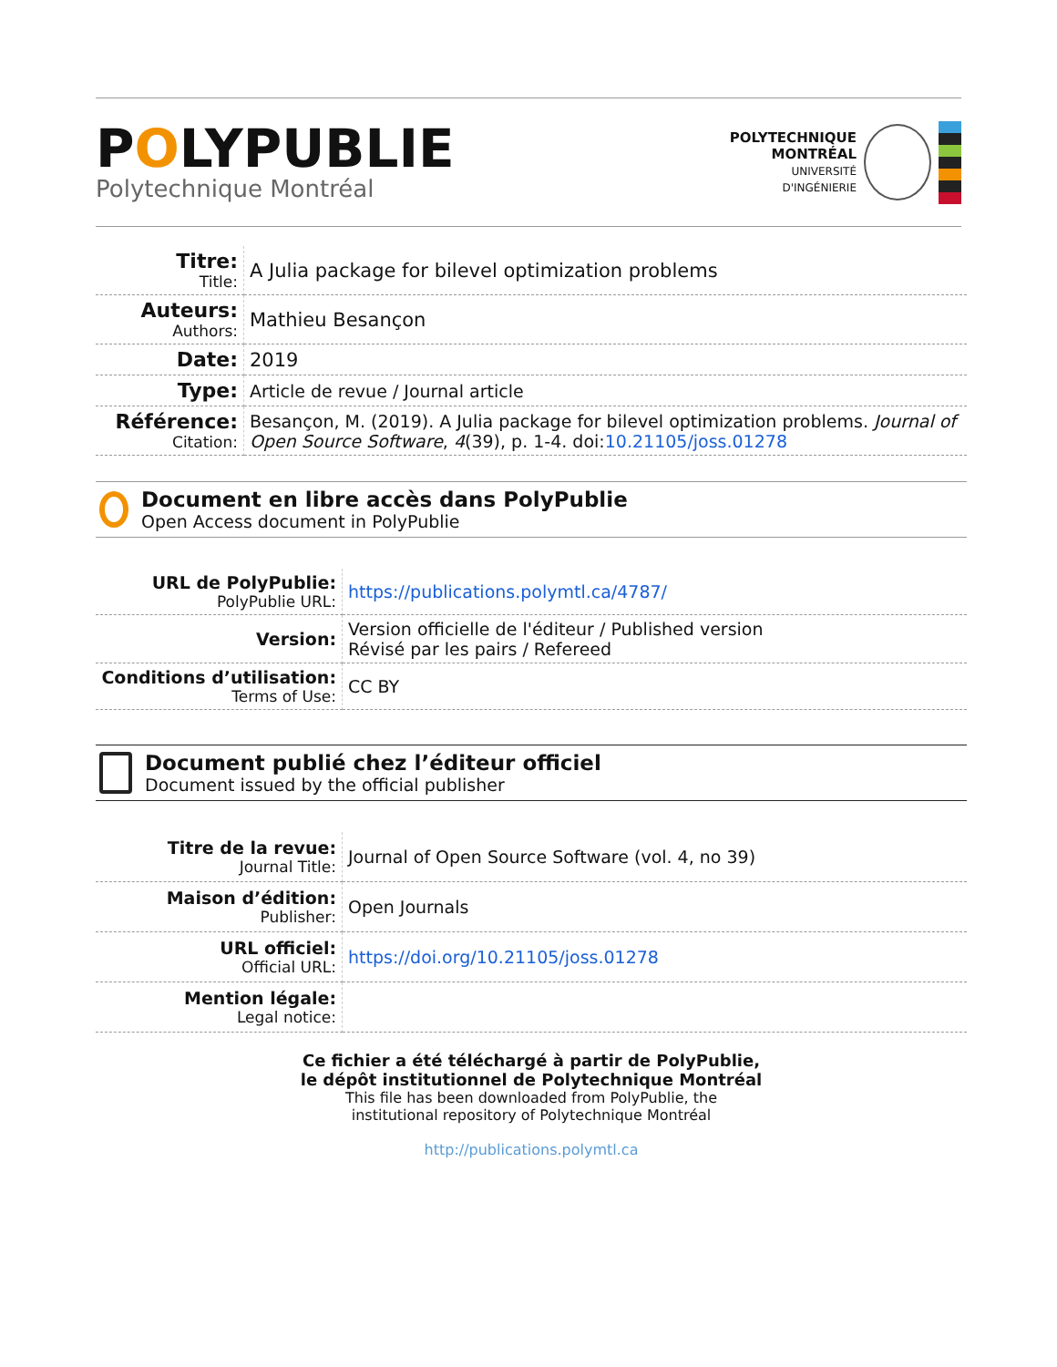POLYPUBLIE
Polytechnique Montréal
POLYTECHNIQUE
MONTRÉAL
UNIVERSITÉ
D'INGÉNIERIE
| Titre: Title: | A Julia package for bilevel optimization problems |
| Auteurs: Authors: | Mathieu Besançon |
| Date: | 2019 |
| Type: | Article de revue / Journal article |
| Référence: Citation: | Besançon, M. (2019). A Julia package for bilevel optimization problems. Journal of Open Source Software , 4 (39), p. 1-4. doi: 10.21105/joss.01278 |
Document en libre accès dans PolyPublie
Open Access document in PolyPublie
| URL de PolyPublie: PolyPublie URL: | https://publications.polymtl.ca/4787/ |
| Version: | Version officielle de l'éditeur / Published version Révisé par les pairs / Refereed |
| Conditions d’utilisation: Terms of Use: | CC BY |
Document publié chez l’éditeur officiel
Document issued by the official publisher
| Titre de la revue: Journal Title: | Journal of Open Source Software (vol. 4, no 39) |
| Maison d’édition: Publisher: | Open Journals |
| URL officiel: Official URL: | https://doi.org/10.21105/joss.01278 |
| Mention légale: Legal notice: | |
Ce fichier a été téléchargé à partir de PolyPublie,
le dépôt institutionnel de Polytechnique Montréal
This file has been downloaded from PolyPublie, the
institutional repository of Polytechnique Montréal
http://publications.polymtl.ca